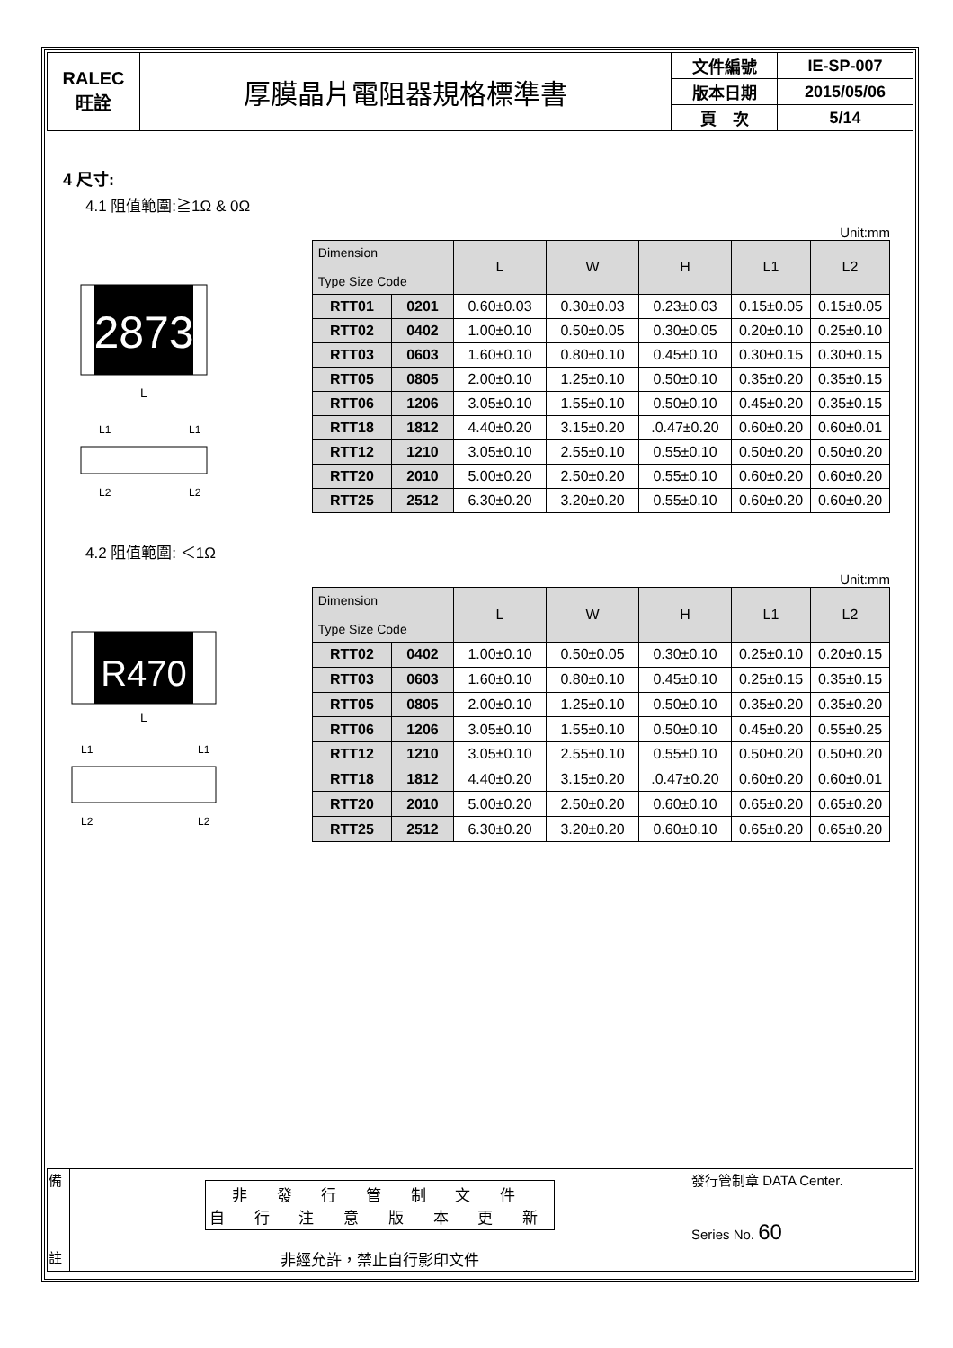| RALEC 旺詮 | 厚膜晶片電阻器規格標準書 | 文件編號 | IE-SP-007 |
| | | 版本日期 | 2015/05/06 |
| | | 頁 次 | 5/14 |
4 尺寸:
4.1 阻值範圍:≧1Ω & 0Ω
Unit:mm
2873
L
L1
L1
L2
L2
| Dimension Type Size Code | | L | W | H | L1 | L2 |
| --- | --- | --- | --- | --- | --- | --- |
| RTT01 | 0201 | 0.60±0.03 | 0.30±0.03 | 0.23±0.03 | 0.15±0.05 | 0.15±0.05 |
| RTT02 | 0402 | 1.00±0.10 | 0.50±0.05 | 0.30±0.05 | 0.20±0.10 | 0.25±0.10 |
| RTT03 | 0603 | 1.60±0.10 | 0.80±0.10 | 0.45±0.10 | 0.30±0.15 | 0.30±0.15 |
| RTT05 | 0805 | 2.00±0.10 | 1.25±0.10 | 0.50±0.10 | 0.35±0.20 | 0.35±0.15 |
| RTT06 | 1206 | 3.05±0.10 | 1.55±0.10 | 0.50±0.10 | 0.45±0.20 | 0.35±0.15 |
| RTT18 | 1812 | 4.40±0.20 | 3.15±0.20 | .0.47±0.20 | 0.60±0.20 | 0.60±0.01 |
| RTT12 | 1210 | 3.05±0.10 | 2.55±0.10 | 0.55±0.10 | 0.50±0.20 | 0.50±0.20 |
| RTT20 | 2010 | 5.00±0.20 | 2.50±0.20 | 0.55±0.10 | 0.60±0.20 | 0.60±0.20 |
| RTT25 | 2512 | 6.30±0.20 | 3.20±0.20 | 0.55±0.10 | 0.60±0.20 | 0.60±0.20 |
4.2 阻值範圍: ＜1Ω
Unit:mm
R470
L
L1
L1
L2
L2
| Dimension Type Size Code | | L | W | H | L1 | L2 |
| --- | --- | --- | --- | --- | --- | --- |
| RTT02 | 0402 | 1.00±0.10 | 0.50±0.05 | 0.30±0.10 | 0.25±0.10 | 0.20±0.15 |
| RTT03 | 0603 | 1.60±0.10 | 0.80±0.10 | 0.45±0.10 | 0.25±0.15 | 0.35±0.15 |
| RTT05 | 0805 | 2.00±0.10 | 1.25±0.10 | 0.50±0.10 | 0.35±0.20 | 0.35±0.20 |
| RTT06 | 1206 | 3.05±0.10 | 1.55±0.10 | 0.50±0.10 | 0.45±0.20 | 0.55±0.25 |
| RTT12 | 1210 | 3.05±0.10 | 2.55±0.10 | 0.55±0.10 | 0.50±0.20 | 0.50±0.20 |
| RTT18 | 1812 | 4.40±0.20 | 3.15±0.20 | .0.47±0.20 | 0.60±0.20 | 0.60±0.01 |
| RTT20 | 2010 | 5.00±0.20 | 2.50±0.20 | 0.60±0.10 | 0.65±0.20 | 0.65±0.20 |
| RTT25 | 2512 | 6.30±0.20 | 3.20±0.20 | 0.60±0.10 | 0.65±0.20 | 0.65±0.20 |
| 備 | 非 發 行 管 制 文 件 自 行 注 意 版 本 更 新 | 發行管制章 DATA Center. Series No. 60 |
| 註 | 非經允許，禁止自行影印文件 | |